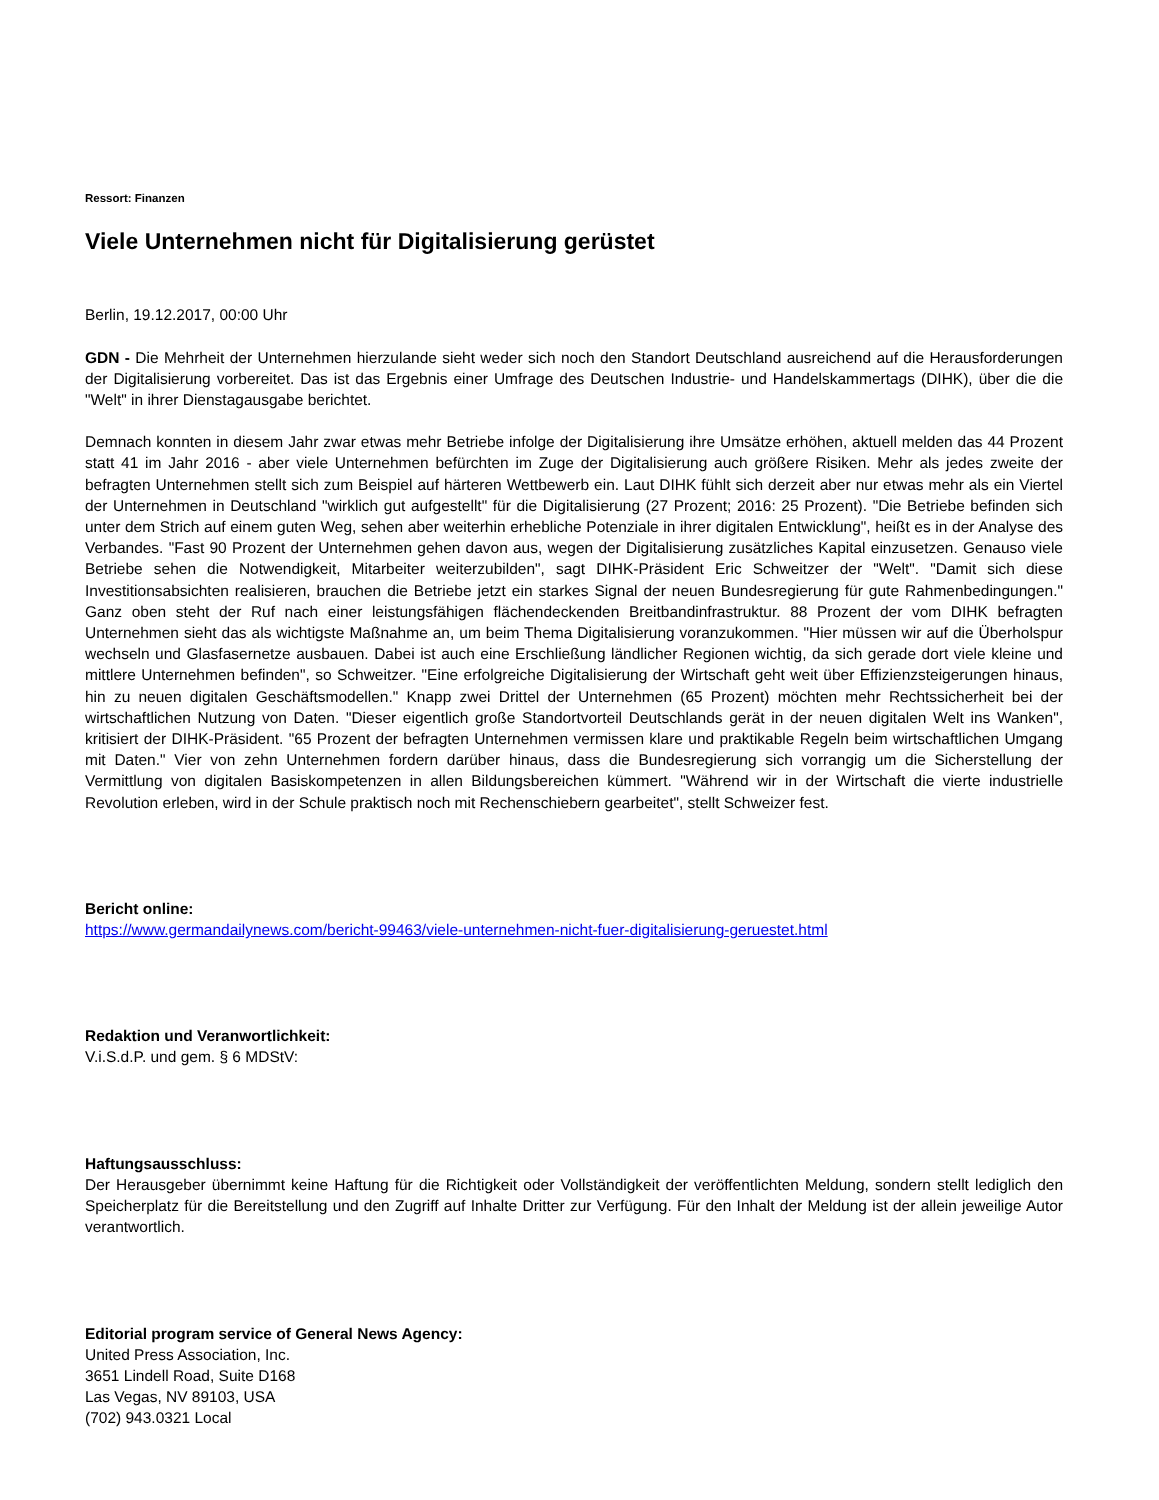Ressort: Finanzen
Viele Unternehmen nicht für Digitalisierung gerüstet
Berlin, 19.12.2017, 00:00 Uhr
GDN - Die Mehrheit der Unternehmen hierzulande sieht weder sich noch den Standort Deutschland ausreichend auf die Herausforderungen der Digitalisierung vorbereitet. Das ist das Ergebnis einer Umfrage des Deutschen Industrie- und Handelskammertags (DIHK), über die die "Welt" in ihrer Dienstagausgabe berichtet.
Demnach konnten in diesem Jahr zwar etwas mehr Betriebe infolge der Digitalisierung ihre Umsätze erhöhen, aktuell melden das 44 Prozent statt 41 im Jahr 2016 - aber viele Unternehmen befürchten im Zuge der Digitalisierung auch größere Risiken. Mehr als jedes zweite der befragten Unternehmen stellt sich zum Beispiel auf härteren Wettbewerb ein. Laut DIHK fühlt sich derzeit aber nur etwas mehr als ein Viertel der Unternehmen in Deutschland "wirklich gut aufgestellt" für die Digitalisierung (27 Prozent; 2016: 25 Prozent). "Die Betriebe befinden sich unter dem Strich auf einem guten Weg, sehen aber weiterhin erhebliche Potenziale in ihrer digitalen Entwicklung", heißt es in der Analyse des Verbandes. "Fast 90 Prozent der Unternehmen gehen davon aus, wegen der Digitalisierung zusätzliches Kapital einzusetzen. Genauso viele Betriebe sehen die Notwendigkeit, Mitarbeiter weiterzubilden", sagt DIHK-Präsident Eric Schweitzer der "Welt". "Damit sich diese Investitionsabsichten realisieren, brauchen die Betriebe jetzt ein starkes Signal der neuen Bundesregierung für gute Rahmenbedingungen." Ganz oben steht der Ruf nach einer leistungsfähigen flächendeckenden Breitbandinfrastruktur. 88 Prozent der vom DIHK befragten Unternehmen sieht das als wichtigste Maßnahme an, um beim Thema Digitalisierung voranzukommen. "Hier müssen wir auf die Überholspur wechseln und Glasfasernetze ausbauen. Dabei ist auch eine Erschließung ländlicher Regionen wichtig, da sich gerade dort viele kleine und mittlere Unternehmen befinden", so Schweitzer. "Eine erfolgreiche Digitalisierung der Wirtschaft geht weit über Effizienzsteigerungen hinaus, hin zu neuen digitalen Geschäftsmodellen." Knapp zwei Drittel der Unternehmen (65 Prozent) möchten mehr Rechtssicherheit bei der wirtschaftlichen Nutzung von Daten. "Dieser eigentlich große Standortvorteil Deutschlands gerät in der neuen digitalen Welt ins Wanken", kritisiert der DIHK-Präsident. "65 Prozent der befragten Unternehmen vermissen klare und praktikable Regeln beim wirtschaftlichen Umgang mit Daten." Vier von zehn Unternehmen fordern darüber hinaus, dass die Bundesregierung sich vorrangig um die Sicherstellung der Vermittlung von digitalen Basiskompetenzen in allen Bildungsbereichen kümmert. "Während wir in der Wirtschaft die vierte industrielle Revolution erleben, wird in der Schule praktisch noch mit Rechenschiebern gearbeitet", stellt Schweizer fest.
Bericht online:
https://www.germandailynews.com/bericht-99463/viele-unternehmen-nicht-fuer-digitalisierung-geruestet.html
Redaktion und Veranwortlichkeit:
V.i.S.d.P. und gem. § 6 MDStV:
Haftungsausschluss:
Der Herausgeber übernimmt keine Haftung für die Richtigkeit oder Vollständigkeit der veröffentlichten Meldung, sondern stellt lediglich den Speicherplatz für die Bereitstellung und den Zugriff auf Inhalte Dritter zur Verfügung. Für den Inhalt der Meldung ist der allein jeweilige Autor verantwortlich.
Editorial program service of General News Agency:
United Press Association, Inc.
3651 Lindell Road, Suite D168
Las Vegas, NV 89103, USA
(702) 943.0321 Local